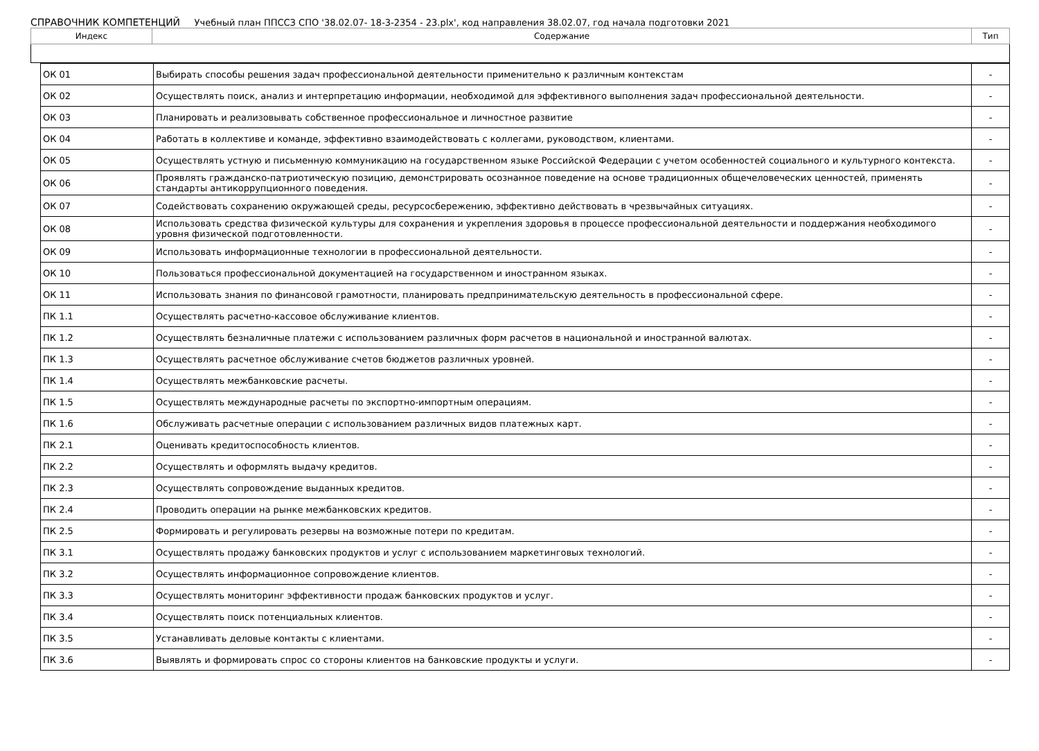СПРАВОЧНИК КОМПЕТЕНЦИЙ Учебный план ППССЗ СПО '38.02.07- 18-3-2354 - 23.plx', код направления 38.02.07, год начала подготовки 2021
| Индекс | Содержание | Тип |
| --- | --- | --- |
| ОК 01 | Выбирать способы решения задач профессиональной деятельности применительно к различным контекстам | - |
| ОК 02 | Осуществлять поиск, анализ и интерпретацию информации, необходимой для эффективного выполнения задач профессиональной деятельности. | - |
| ОК 03 | Планировать и реализовывать собственное профессиональное и личностное развитие | - |
| ОК 04 | Работать в коллективе и команде, эффективно взаимодействовать с коллегами, руководством, клиентами. | - |
| ОК 05 | Осуществлять устную и письменную коммуникацию на государственном языке Российской Федерации с учетом особенностей социального и культурного контекста. | - |
| ОК 06 | Проявлять гражданско-патриотическую позицию, демонстрировать осознанное поведение на основе традиционных общечеловеческих ценностей, применять стандарты антикоррупционного поведения. | - |
| ОК 07 | Содействовать сохранению окружающей среды, ресурсосбережению, эффективно действовать в чрезвычайных ситуациях. | - |
| ОК 08 | Использовать средства физической культуры для сохранения и укрепления здоровья в процессе профессиональной деятельности и поддержания необходимого уровня физической подготовленности. | - |
| ОК 09 | Использовать информационные технологии в профессиональной деятельности. | - |
| ОК 10 | Пользоваться профессиональной документацией на государственном и иностранном языках. | - |
| ОК 11 | Использовать знания по финансовой грамотности, планировать предпринимательскую деятельность в профессиональной сфере. | - |
| ПК 1.1 | Осуществлять расчетно-кассовое обслуживание клиентов. | - |
| ПК 1.2 | Осуществлять безналичные платежи с использованием различных форм расчетов в национальной и иностранной валютах. | - |
| ПК 1.3 | Осуществлять расчетное обслуживание счетов бюджетов различных уровней. | - |
| ПК 1.4 | Осуществлять межбанковские расчеты. | - |
| ПК 1.5 | Осуществлять международные расчеты по экспортно-импортным операциям. | - |
| ПК 1.6 | Обслуживать расчетные операции с использованием различных видов платежных карт. | - |
| ПК 2.1 | Оценивать кредитоспособность клиентов. | - |
| ПК 2.2 | Осуществлять и оформлять выдачу кредитов. | - |
| ПК 2.3 | Осуществлять сопровождение выданных кредитов. | - |
| ПК 2.4 | Проводить операции на рынке межбанковских кредитов. | - |
| ПК 2.5 | Формировать и регулировать резервы на возможные потери по кредитам. | - |
| ПК 3.1 | Осуществлять продажу банковских продуктов и услуг с использованием маркетинговых технологий. | - |
| ПК 3.2 | Осуществлять информационное сопровождение клиентов. | - |
| ПК 3.3 | Осуществлять мониторинг эффективности продаж банковских продуктов и услуг. | - |
| ПК 3.4 | Осуществлять поиск потенциальных клиентов. | - |
| ПК 3.5 | Устанавливать деловые контакты с клиентами. | - |
| ПК 3.6 | Выявлять и формировать спрос со стороны клиентов на банковские продукты и услуги. | - |